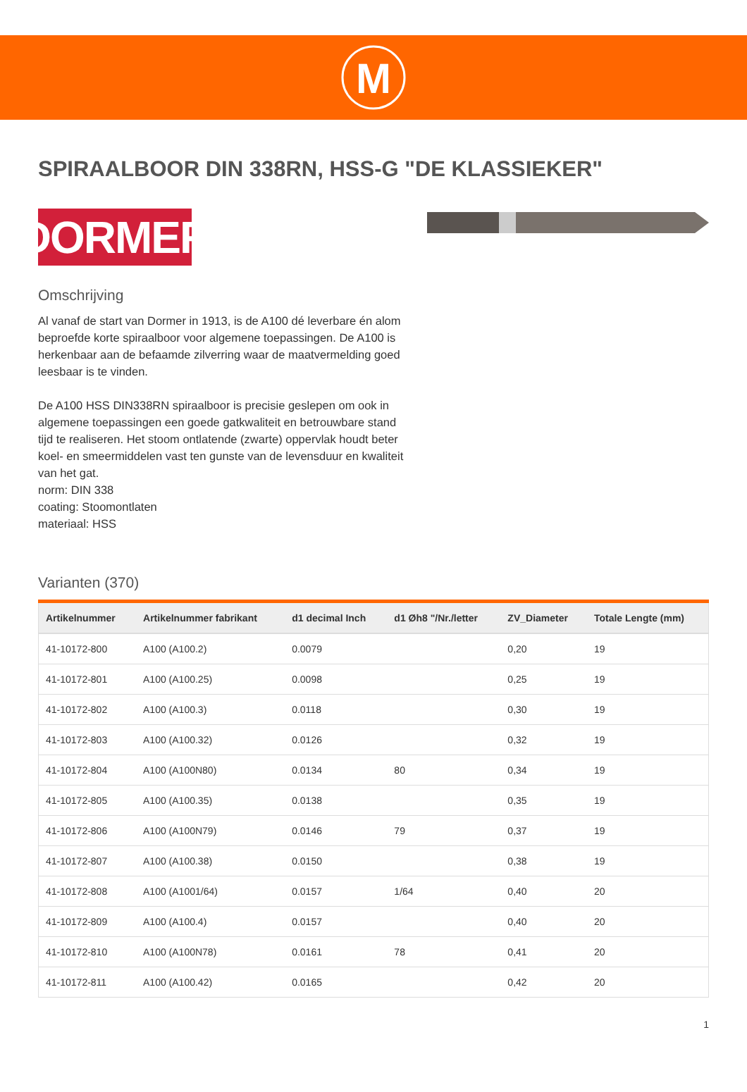M
SPIRAALBOOR DIN 338RN, HSS-G "DE KLASSIEKER"
DORMER
Omschrijving
Al vanaf de start van Dormer in 1913, is de A100 dé leverbare én alom beproefde korte spiraalboor voor algemene toepassingen. De A100 is herkenbaar aan de befaamde zilverring waar de maatvermelding goed leesbaar is te vinden.
De A100 HSS DIN338RN spiraalboor is precisie geslepen om ook in algemene toepassingen een goede gatkwaliteit en betrouwbare stand tijd te realiseren. Het stoom ontlatende (zwarte) oppervlak houdt beter koel- en smeermiddelen vast ten gunste van de levensduur en kwaliteit van het gat.
norm: DIN 338
coating: Stoomontlaten
materiaal: HSS
Varianten (370)
| Artikelnummer | Artikelnummer fabrikant | d1 decimal Inch | d1 Øh8 "/Nr./letter | ZV_Diameter | Totale Lengte (mm) |
| --- | --- | --- | --- | --- | --- |
| 41-10172-800 | A100 (A100.2) | 0.0079 | | 0,20 | 19 |
| 41-10172-801 | A100 (A100.25) | 0.0098 | | 0,25 | 19 |
| 41-10172-802 | A100 (A100.3) | 0.0118 | | 0,30 | 19 |
| 41-10172-803 | A100 (A100.32) | 0.0126 | | 0,32 | 19 |
| 41-10172-804 | A100 (A100N80) | 0.0134 | 80 | 0,34 | 19 |
| 41-10172-805 | A100 (A100.35) | 0.0138 | | 0,35 | 19 |
| 41-10172-806 | A100 (A100N79) | 0.0146 | 79 | 0,37 | 19 |
| 41-10172-807 | A100 (A100.38) | 0.0150 | | 0,38 | 19 |
| 41-10172-808 | A100 (A1001/64) | 0.0157 | 1/64 | 0,40 | 20 |
| 41-10172-809 | A100 (A100.4) | 0.0157 | | 0,40 | 20 |
| 41-10172-810 | A100 (A100N78) | 0.0161 | 78 | 0,41 | 20 |
| 41-10172-811 | A100 (A100.42) | 0.0165 | | 0,42 | 20 |
1